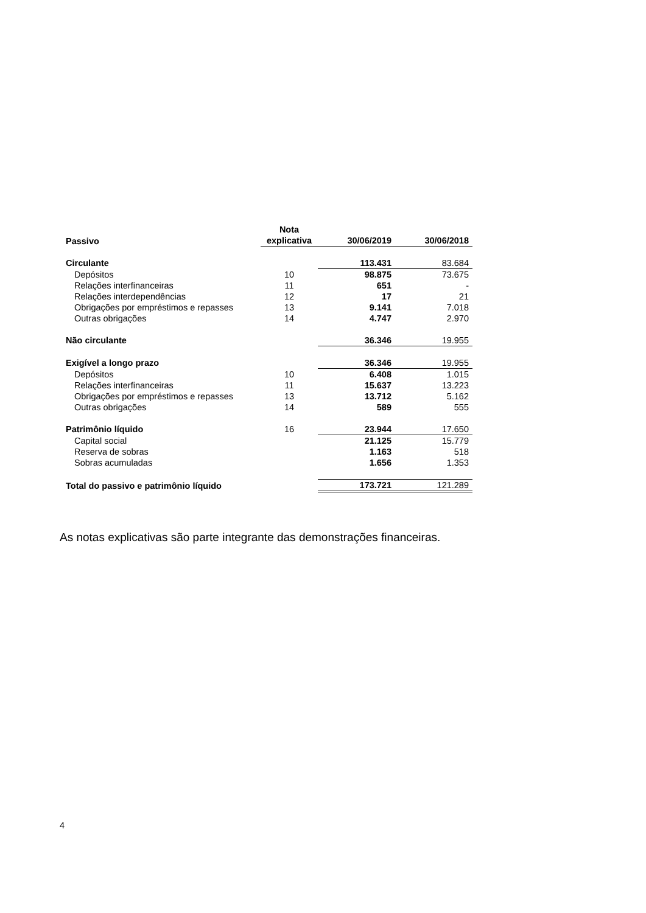| Passivo | Nota explicativa | 30/06/2019 | 30/06/2018 |
| --- | --- | --- | --- |
| Circulante | | 113.431 | 83.684 |
| Depósitos | 10 | 98.875 | 73.675 |
| Relações interfinanceiras | 11 | 651 | - |
| Relações interdependências | 12 | 17 | 21 |
| Obrigações por empréstimos e repasses | 13 | 9.141 | 7.018 |
| Outras obrigações | 14 | 4.747 | 2.970 |
| Não circulante | | 36.346 | 19.955 |
| Exigível a longo prazo | | 36.346 | 19.955 |
| Depósitos | 10 | 6.408 | 1.015 |
| Relações interfinanceiras | 11 | 15.637 | 13.223 |
| Obrigações por empréstimos e repasses | 13 | 13.712 | 5.162 |
| Outras obrigações | 14 | 589 | 555 |
| Patrimônio líquido | 16 | 23.944 | 17.650 |
| Capital social | | 21.125 | 15.779 |
| Reserva de sobras | | 1.163 | 518 |
| Sobras acumuladas | | 1.656 | 1.353 |
| Total do passivo e patrimônio líquido | | 173.721 | 121.289 |
As notas explicativas são parte integrante das demonstrações financeiras.
4